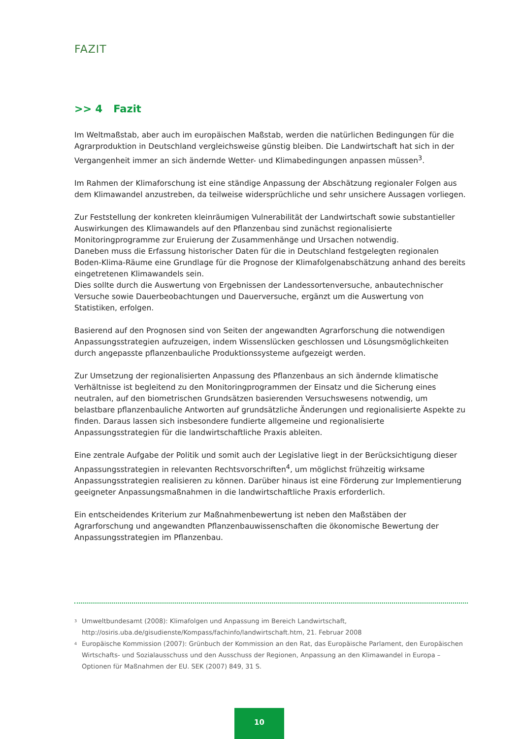FAZIT
>> 4 Fazit
Im Weltmaßstab, aber auch im europäischen Maßstab, werden die natürlichen Bedingungen für die Agrarproduktion in Deutschland vergleichsweise günstig bleiben. Die Landwirtschaft hat sich in der Vergangenheit immer an sich ändernde Wetter- und Klimabedingungen anpassen müssen<sup>3</sup>.
Im Rahmen der Klimaforschung ist eine ständige Anpassung der Abschätzung regionaler Folgen aus dem Klimawandel anzustreben, da teilweise widersprüchliche und sehr unsichere Aussagen vorliegen.
Zur Feststellung der konkreten kleinräumigen Vulnerabilität der Landwirtschaft sowie substantieller Auswirkungen des Klimawandels auf den Pflanzenbau sind zunächst regionalisierte Monitoringprogramme zur Eruierung der Zusammenhänge und Ursachen notwendig.
Daneben muss die Erfassung historischer Daten für die in Deutschland festgelegten regionalen Boden-Klima-Räume eine Grundlage für die Prognose der Klimafolgenabschätzung anhand des bereits eingetretenen Klimawandels sein.
Dies sollte durch die Auswertung von Ergebnissen der Landessortenversuche, anbautechnischer Versuche sowie Dauerbeobachtungen und Dauerversuche, ergänzt um die Auswertung von Statistiken, erfolgen.
Basierend auf den Prognosen sind von Seiten der angewandten Agrarforschung die notwendigen Anpassungsstrategien aufzuzeigen, indem Wissenslücken geschlossen und Lösungsmöglichkeiten durch angepasste pflanzenbauliche Produktionssysteme aufgezeigt werden.
Zur Umsetzung der regionalisierten Anpassung des Pflanzenbaus an sich ändernde klimatische Verhältnisse ist begleitend zu den Monitoringprogrammen der Einsatz und die Sicherung eines neutralen, auf den biometrischen Grundsätzen basierenden Versuchswesens notwendig, um belastbare pflanzenbauliche Antworten auf grundsätzliche Änderungen und regionalisierte Aspekte zu finden. Daraus lassen sich insbesondere fundierte allgemeine und regionalisierte Anpassungsstrategien für die landwirtschaftliche Praxis ableiten.
Eine zentrale Aufgabe der Politik und somit auch der Legislative liegt in der Berücksichtigung dieser Anpassungsstrategien in relevanten Rechtsvorschriften<sup>4</sup>, um möglichst frühzeitig wirksame Anpassungsstrategien realisieren zu können. Darüber hinaus ist eine Förderung zur Implementierung geeigneter Anpassungsmaßnahmen in die landwirtschaftliche Praxis erforderlich.
Ein entscheidendes Kriterium zur Maßnahmenbewertung ist neben den Maßstäben der Agrarforschung und angewandten Pflanzenbauwissenschaften die ökonomische Bewertung der Anpassungsstrategien im Pflanzenbau.
<sup>3</sup>
Umweltbundesamt (2008): Klimafolgen und Anpassung im Bereich Landwirtschaft, http://osiris.uba.de/gisudienste/Kompass/fachinfo/landwirtschaft.htm, 21. Februar 2008
<sup>4</sup>
Europäische Kommission (2007): Grünbuch der Kommission an den Rat, das Europäische Parlament, den Europäischen Wirtschafts- und Sozialausschuss und den Ausschuss der Regionen, Anpassung an den Klimawandel in Europa – Optionen für Maßnahmen der EU. SEK (2007) 849, 31 S.
10